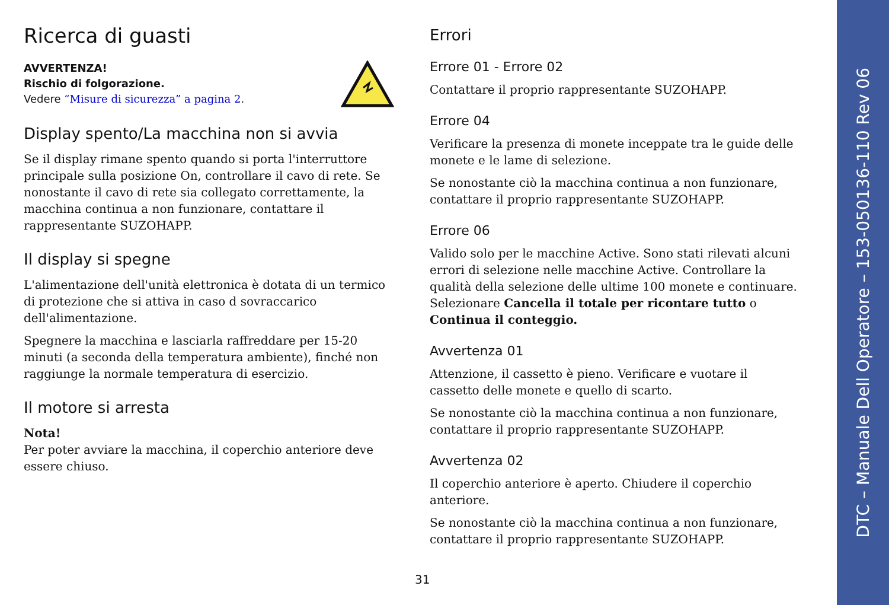Ricerca di guasti
AVVERTENZA!
Rischio di folgorazione.
Vedere “Misure di sicurezza” a pagina 2.
Display spento/La macchina non si avvia
Se il display rimane spento quando si porta l'interruttore principale sulla posizione On, controllare il cavo di rete. Se nonostante il cavo di rete sia collegato correttamente, la macchina continua a non funzionare, contattare il rappresentante SUZOHAPP.
Il display si spegne
L'alimentazione dell'unità elettronica è dotata di un termico di protezione che si attiva in caso d sovraccarico dell'alimentazione.
Spegnere la macchina e lasciarla raffreddare per 15-20 minuti (a seconda della temperatura ambiente), finché non raggiunge la normale temperatura di esercizio.
Il motore si arresta
Nota!
Per poter avviare la macchina, il coperchio anteriore deve essere chiuso.
Errori
Errore 01 - Errore 02
Contattare il proprio rappresentante SUZOHAPP.
Errore 04
Verificare la presenza di monete inceppate tra le guide delle monete e le lame di selezione.
Se nonostante ciò la macchina continua a non funzionare, contattare il proprio rappresentante SUZOHAPP.
Errore 06
Valido solo per le macchine Active. Sono stati rilevati alcuni errori di selezione nelle macchine Active. Controllare la qualità della selezione delle ultime 100 monete e continuare. Selezionare Cancella il totale per ricontare tutto o Continua il conteggio.
Avvertenza 01
Attenzione, il cassetto è pieno. Verificare e vuotare il cassetto delle monete e quello di scarto.
Se nonostante ciò la macchina continua a non funzionare, contattare il proprio rappresentante SUZOHAPP.
Avvertenza 02
Il coperchio anteriore è aperto. Chiudere il coperchio anteriore.
Se nonostante ciò la macchina continua a non funzionare, contattare il proprio rappresentante SUZOHAPP.
31
DTC – Manuale Dell Operatore – 153-050136-110 Rev 06